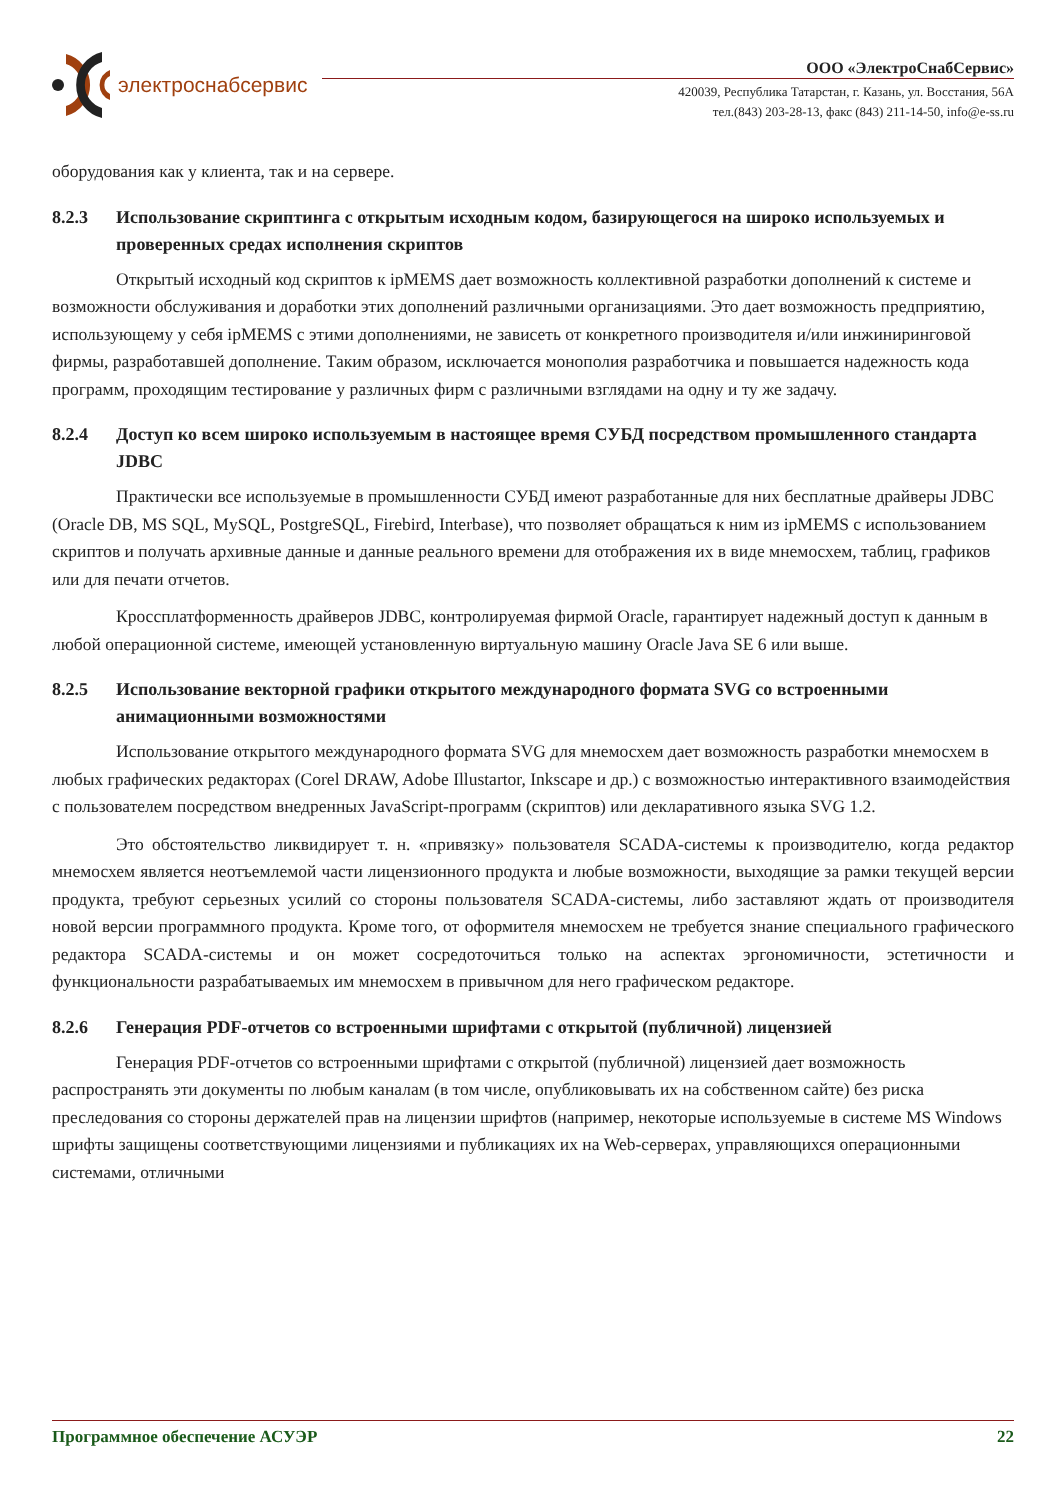электроснабсервис
ООО «ЭлектроСнабСервис»
420039, Республика Татарстан, г. Казань, ул. Восстания, 56А
тел.(843) 203-28-13, факс (843) 211-14-50, info@e-ss.ru
оборудования как у клиента, так и на сервере.
8.2.3 Использование скриптинга с открытым исходным кодом, базирующегося на широко используемых и проверенных средах исполнения скриптов
Открытый исходный код скриптов к ipMEMS дает возможность коллективной разработки дополнений к системе и возможности обслуживания и доработки этих дополнений различными организациями. Это дает возможность предприятию, использующему у себя ipMEMS с этими дополнениями, не зависеть от конкретного производителя и/или инжиниринговой фирмы, разработавшей дополнение. Таким образом, исключается монополия разработчика и повышается надежность кода программ, проходящим тестирование у различных фирм с различными взглядами на одну и ту же задачу.
8.2.4 Доступ ко всем широко используемым в настоящее время СУБД посредством промышленного стандарта JDBC
Практически все используемые в промышленности СУБД имеют разработанные для них бесплатные драйверы JDBC (Oracle DB, MS SQL, MySQL, PostgreSQL, Firebird, Interbase), что позволяет обращаться к ним из ipMEMS с использованием скриптов и получать архивные данные и данные реального времени для отображения их в виде мнемосхем, таблиц, графиков или для печати отчетов.
Кроссплатформенность драйверов JDBC, контролируемая фирмой Oracle, гарантирует надежный доступ к данным в любой операционной системе, имеющей установленную виртуальную машину Oracle Java SE 6 или выше.
8.2.5 Использование векторной графики открытого международного формата SVG со встроенными анимационными возможностями
Использование открытого международного формата SVG для мнемосхем дает возможность разработки мнемосхем в любых графических редакторах (Corel DRAW, Adobe Illustartor, Inkscape и др.) с возможностью интерактивного взаимодействия с пользователем посредством внедренных JavaScript-программ (скриптов) или декларативного языка SVG 1.2.
Это обстоятельство ликвидирует т. н. «привязку» пользователя SCADA-системы к производителю, когда редактор мнемосхем является неотъемлемой части лицензионного продукта и любые возможности, выходящие за рамки текущей версии продукта, требуют серьезных усилий со стороны пользователя SCADA-системы, либо заставляют ждать от производителя новой версии программного продукта. Кроме того, от оформителя мнемосхем не требуется знание специального графического редактора SCADA-системы и он может сосредоточиться только на аспектах эргономичности, эстетичности и функциональности разрабатываемых им мнемосхем в привычном для него графическом редакторе.
8.2.6 Генерация PDF-отчетов со встроенными шрифтами с открытой (публичной) лицензией
Генерация PDF-отчетов со встроенными шрифтами с открытой (публичной) лицензией дает возможность распространять эти документы по любым каналам (в том числе, опубликовывать их на собственном сайте) без риска преследования со стороны держателей прав на лицензии шрифтов (например, некоторые используемые в системе MS Windows шрифты защищены соответствующими лицензиями и публикациях их на Web-серверах, управляющихся операционными системами, отличными
Программное обеспечение АСУЭР 22